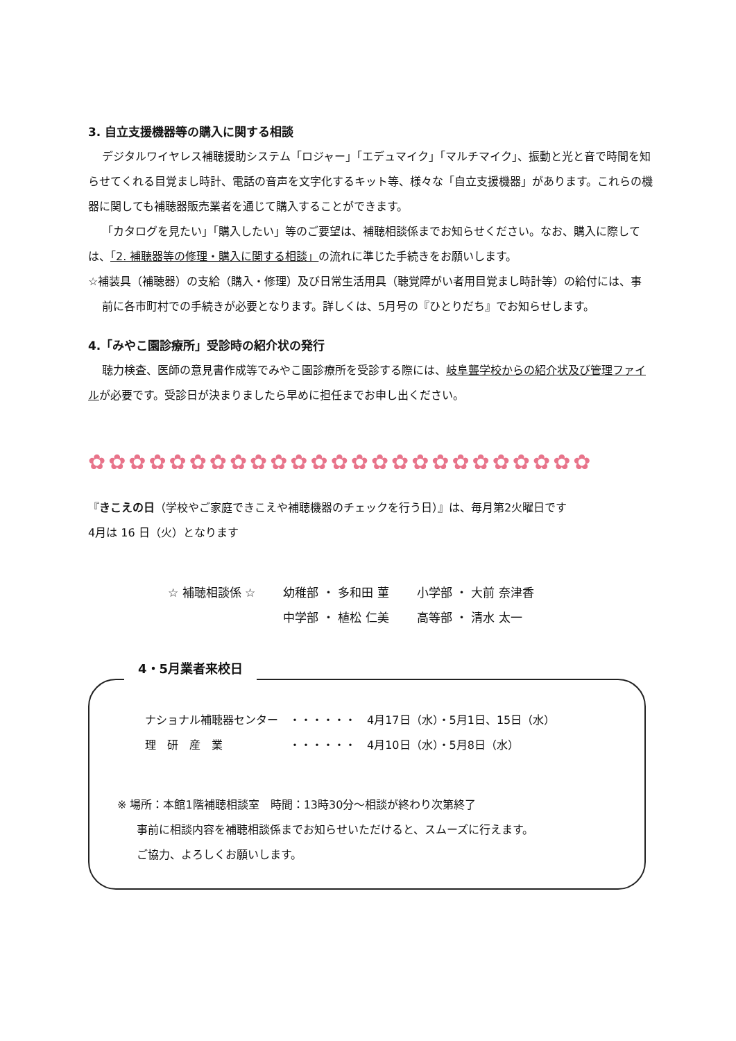3. 自立支援機器等の購入に関する相談
デジタルワイヤレス補聴援助システム「ロジャー」「エデュマイク」「マルチマイク」、振動と光と音で時間を知らせてくれる目覚まし時計、電話の音声を文字化するキット等、様々な「自立支援機器」があります。これらの機器に関しても補聴器販売業者を通じて購入することができます。
「カタログを見たい」「購入したい」等のご要望は、補聴相談係までお知らせください。なお、購入に際しては、「2. 補聴器等の修理・購入に関する相談」の流れに準じた手続きをお願いします。
☆補装具（補聴器）の支給（購入・修理）及び日常生活用具（聴覚障がい者用目覚まし時計等）の給付には、事前に各市町村での手続きが必要となります。詳しくは、5月号の『ひとりだち』でお知らせします。
4.「みやこ園診療所」受診時の紹介状の発行
聴力検査、医師の意見書作成等でみやこ園診療所を受診する際には、岐阜聾学校からの紹介状及び管理ファイルが必要です。受診日が決まりましたら早めに担任までお申し出ください。
✿✿✿✿✿✿✿✿✿✿✿✿✿✿✿✿✿✿✿✿✿✿✿✿✿
『きこえの日（学校やご家庭できこえや補聴機器のチェックを行う日）』は、毎月第2火曜日です
4月は 16 日（火）となります
☆ 補聴相談係 ☆ 幼稚部 ・ 多和田 菫
中学部 ・ 植松 仁美
小学部 ・ 大前 奈津香
高等部 ・ 清水 太一
4・5月業者来校日
ナショナル補聴器センター　・・・・・・　4月17日（水）・5月1日、15日（水）
理　研　産　業　　　　　　・・・・・・　4月10日（水）・5月8日（水）
※ 場所：本館1階補聴相談室　時間：13時30分～相談が終わり次第終了
事前に相談内容を補聴相談係までお知らせいただけると、スムーズに行えます。
ご協力、よろしくお願いします。